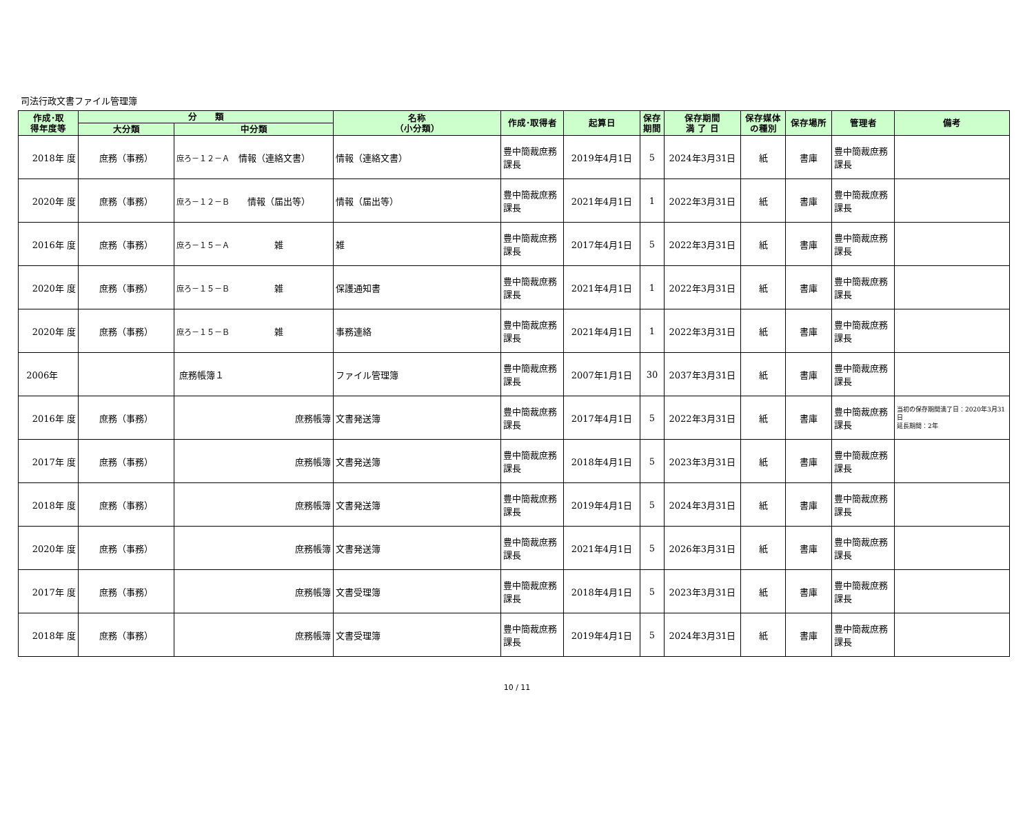司法行政文書ファイル管理簿
| 作成･取 得年度等 | 分 類 | | 名称 （小分類） | 作成･取得者 | 起算日 | 保存 期間 | 保存期間 満 了 日 | 保存媒体 の種別 | 保存場所 | 管理者 | 備考 |
| --- | --- | --- | --- | --- | --- | --- | --- | --- | --- | --- | --- |
| | 大分類 | 中分類 | | | | | | | | | |
| 2018年 度 | 庶務（事務） | 庶ろ－１２－Ａ 情報（連絡文書） | 情報（連絡文書） | 豊中簡裁庶務課長 | 2019年4月1日 | 5 | 2024年3月31日 | 紙 | 書庫 | 豊中簡裁庶務課長 | |
| 2020年 度 | 庶務（事務） | 庶ろ－１２－Ｂ 情報（届出等） | 情報（届出等） | 豊中簡裁庶務課長 | 2021年4月1日 | 1 | 2022年3月31日 | 紙 | 書庫 | 豊中簡裁庶務課長 | |
| 2016年 度 | 庶務（事務） | 庶ろ－１５－Ａ 雑 | 雑 | 豊中簡裁庶務課長 | 2017年4月1日 | 5 | 2022年3月31日 | 紙 | 書庫 | 豊中簡裁庶務課長 | |
| 2020年 度 | 庶務（事務） | 庶ろ－１５－Ｂ 雑 | 保護通知書 | 豊中簡裁庶務課長 | 2021年4月1日 | 1 | 2022年3月31日 | 紙 | 書庫 | 豊中簡裁庶務課長 | |
| 2020年 度 | 庶務（事務） | 庶ろ－１５－Ｂ 雑 | 事務連絡 | 豊中簡裁庶務課長 | 2021年4月1日 | 1 | 2022年3月31日 | 紙 | 書庫 | 豊中簡裁庶務課長 | |
| 2006年 | | 庶務帳簿１ | ファイル管理簿 | 豊中簡裁庶務課長 | 2007年1月1日 | 30 | 2037年3月31日 | 紙 | 書庫 | 豊中簡裁庶務課長 | |
| 2016年 度 | 庶務（事務） | 庶務帳簿 | 文書発送簿 | 豊中簡裁庶務課長 | 2017年4月1日 | 5 | 2022年3月31日 | 紙 | 書庫 | 豊中簡裁庶務課長 | 当初の保存期間満了日：2020年3月31日 延長期間：2年 |
| 2017年 度 | 庶務（事務） | 庶務帳簿 | 文書発送簿 | 豊中簡裁庶務課長 | 2018年4月1日 | 5 | 2023年3月31日 | 紙 | 書庫 | 豊中簡裁庶務課長 | |
| 2018年 度 | 庶務（事務） | 庶務帳簿 | 文書発送簿 | 豊中簡裁庶務課長 | 2019年4月1日 | 5 | 2024年3月31日 | 紙 | 書庫 | 豊中簡裁庶務課長 | |
| 2020年 度 | 庶務（事務） | 庶務帳簿 | 文書発送簿 | 豊中簡裁庶務課長 | 2021年4月1日 | 5 | 2026年3月31日 | 紙 | 書庫 | 豊中簡裁庶務課長 | |
| 2017年 度 | 庶務（事務） | 庶務帳簿 | 文書受理簿 | 豊中簡裁庶務課長 | 2018年4月1日 | 5 | 2023年3月31日 | 紙 | 書庫 | 豊中簡裁庶務課長 | |
| 2018年 度 | 庶務（事務） | 庶務帳簿 | 文書受理簿 | 豊中簡裁庶務課長 | 2019年4月1日 | 5 | 2024年3月31日 | 紙 | 書庫 | 豊中簡裁庶務課長 | |
10 / 11